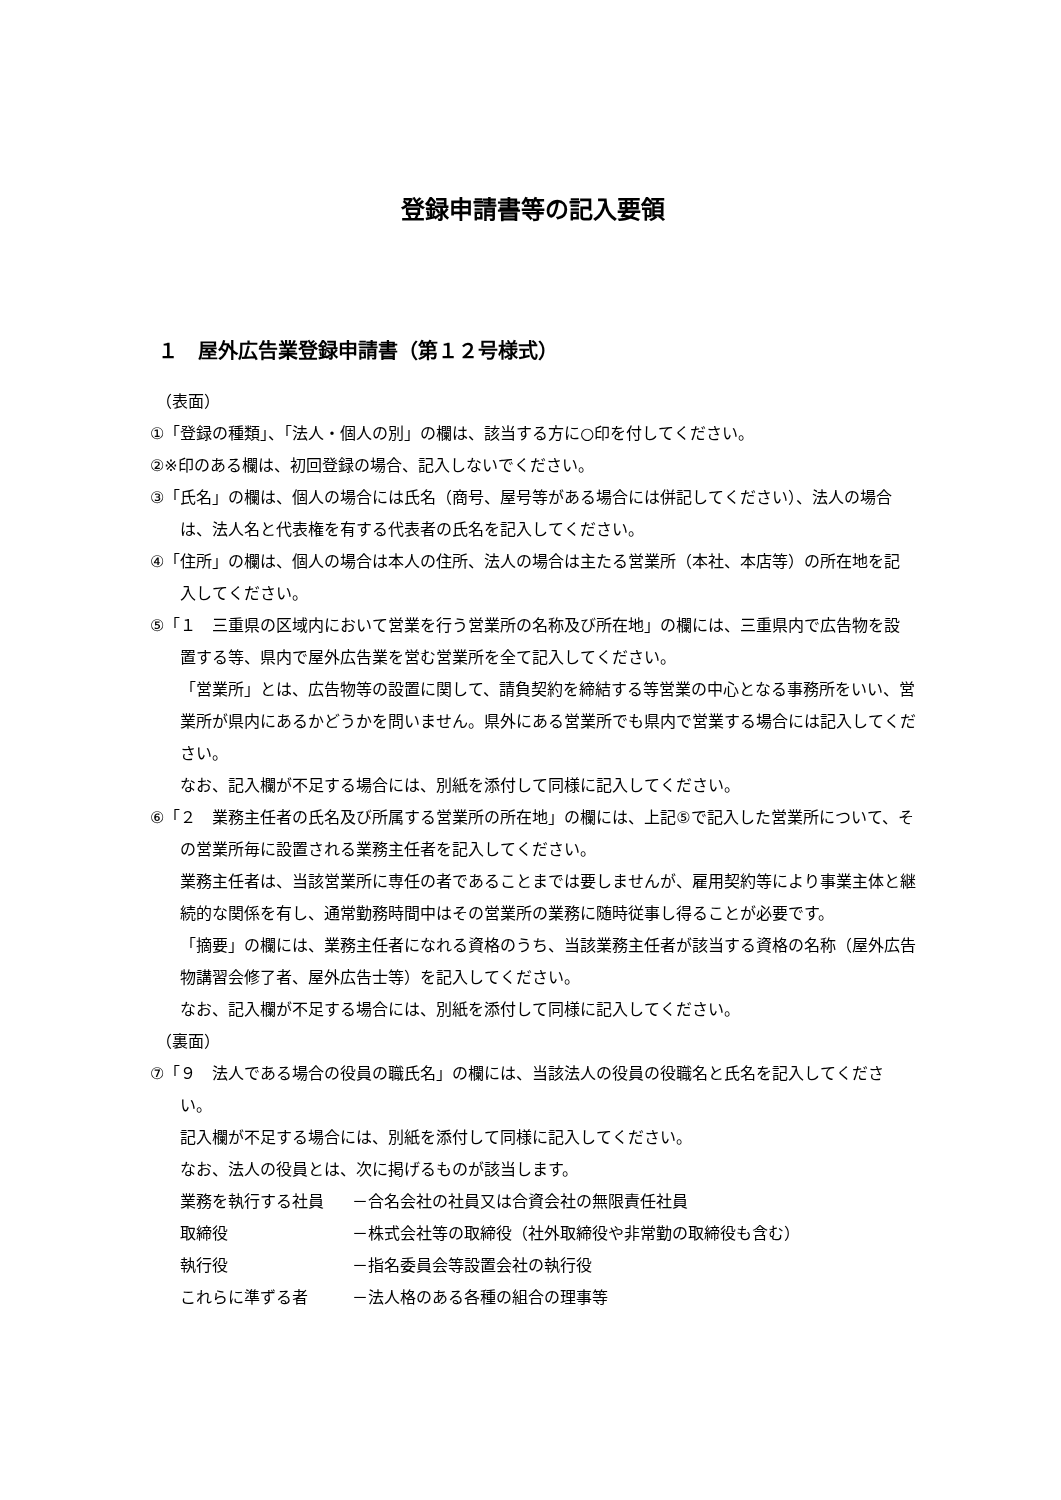登録申請書等の記入要領
１　屋外広告業登録申請書（第１２号様式）
（表面）
①「登録の種類」、「法人・個人の別」の欄は、該当する方に○印を付してください。
②※印のある欄は、初回登録の場合、記入しないでください。
③「氏名」の欄は、個人の場合には氏名（商号、屋号等がある場合には併記してください）、法人の場合は、法人名と代表権を有する代表者の氏名を記入してください。
④「住所」の欄は、個人の場合は本人の住所、法人の場合は主たる営業所（本社、本店等）の所在地を記入してください。
⑤「１　三重県の区域内において営業を行う営業所の名称及び所在地」の欄には、三重県内で広告物を設置する等、県内で屋外広告業を営む営業所を全て記入してください。
「営業所」とは、広告物等の設置に関して、請負契約を締結する等営業の中心となる事務所をいい、営業所が県内にあるかどうかを問いません。県外にある営業所でも県内で営業する場合には記入してください。
なお、記入欄が不足する場合には、別紙を添付して同様に記入してください。
⑥「２　業務主任者の氏名及び所属する営業所の所在地」の欄には、上記⑤で記入した営業所について、その営業所毎に設置される業務主任者を記入してください。
業務主任者は、当該営業所に専任の者であることまでは要しませんが、雇用契約等により事業主体と継続的な関係を有し、通常勤務時間中はその営業所の業務に随時従事し得ることが必要です。
「摘要」の欄には、業務主任者になれる資格のうち、当該業務主任者が該当する資格の名称（屋外広告物講習会修了者、屋外広告士等）を記入してください。
なお、記入欄が不足する場合には、別紙を添付して同様に記入してください。
（裏面）
⑦「９　法人である場合の役員の職氏名」の欄には、当該法人の役員の役職名と氏名を記入してください。
記入欄が不足する場合には、別紙を添付して同様に記入してください。
なお、法人の役員とは、次に掲げるものが該当します。
業務を執行する社員 －合名会社の社員又は合資会社の無限責任社員
取締役 －株式会社等の取締役（社外取締役や非常勤の取締役も含む）
執行役 －指名委員会等設置会社の執行役
これらに準ずる者 －法人格のある各種の組合の理事等